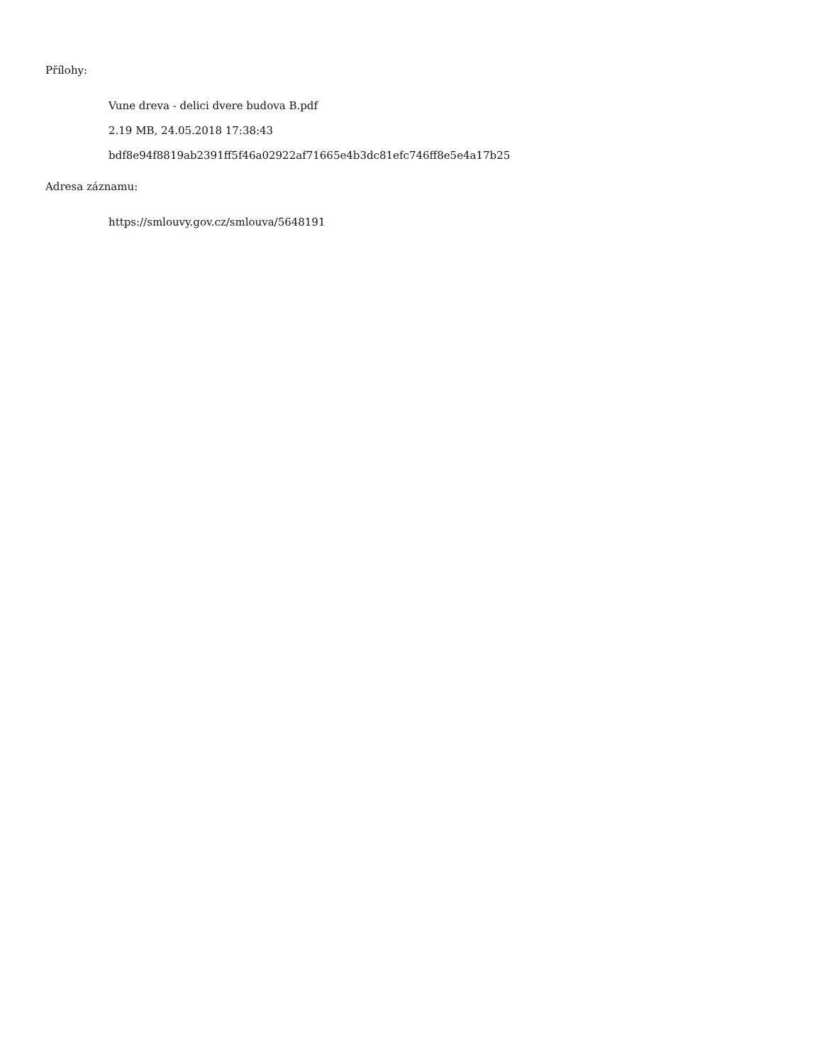Přílohy:
Vune dreva - delici dvere budova B.pdf
2.19 MB, 24.05.2018 17:38:43
bdf8e94f8819ab2391ff5f46a02922af71665e4b3dc81efc746ff8e5e4a17b25
Adresa záznamu:
https://smlouvy.gov.cz/smlouva/5648191